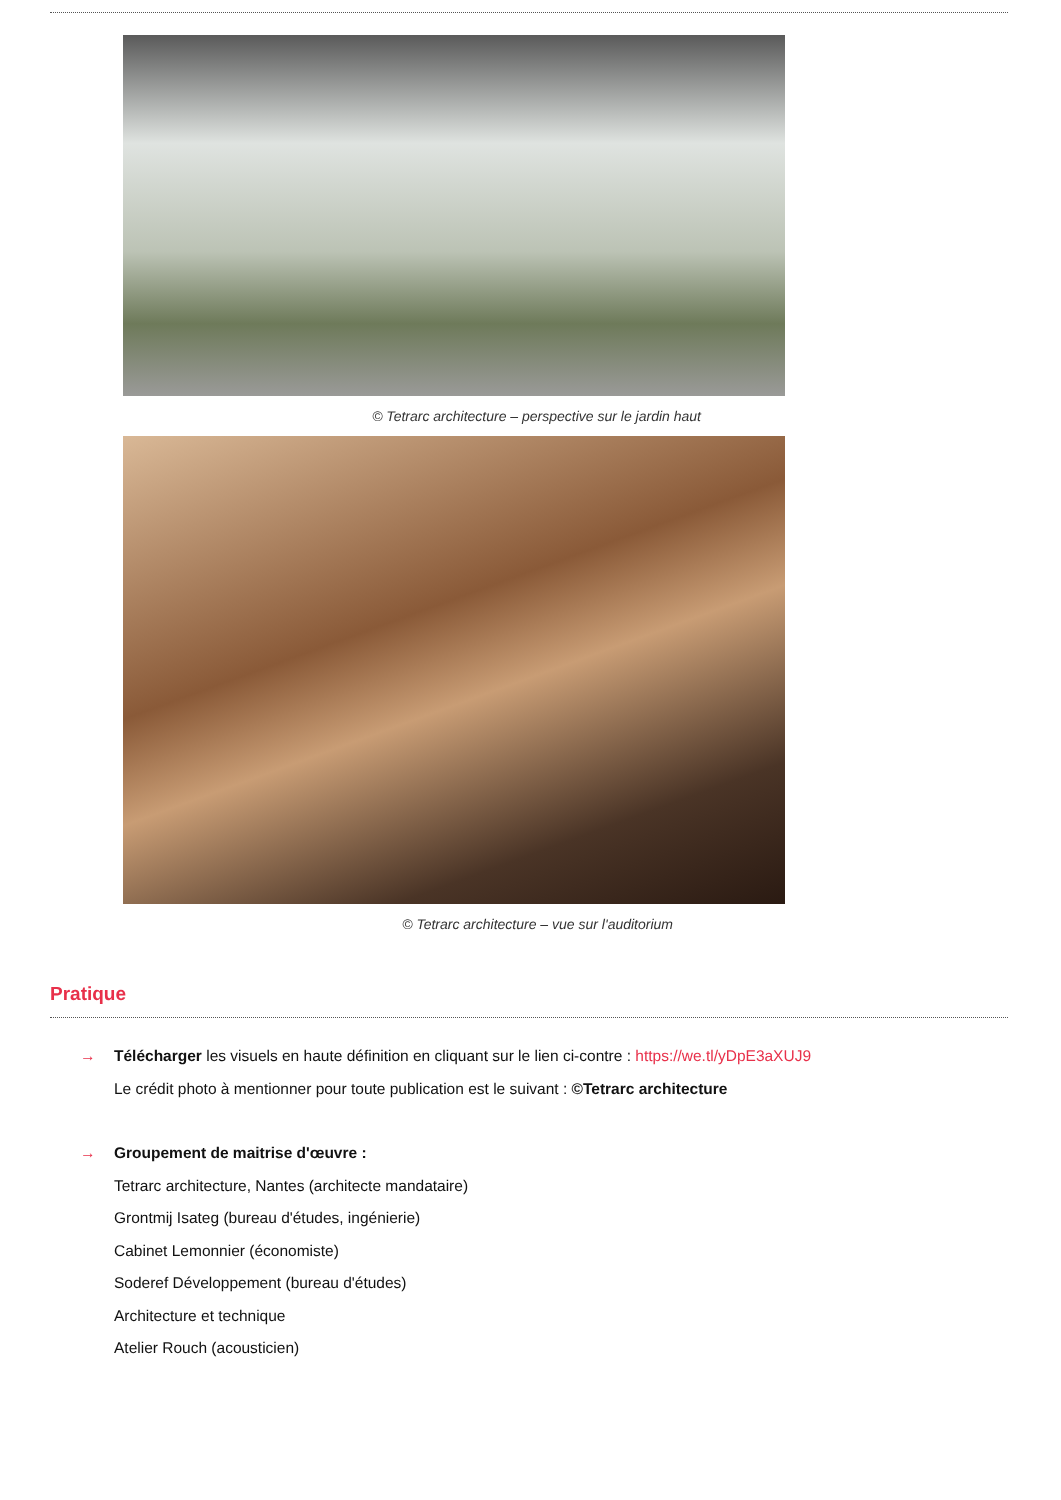© Tetrarc architecture – perspective sur le jardin haut
© Tetrarc architecture – vue sur l'auditorium
Pratique
→ Télécharger les visuels en haute définition en cliquant sur le lien ci-contre : https://we.tl/yDpE3aXUJ9
Le crédit photo à mentionner pour toute publication est le suivant : ©Tetrarc architecture
→ Groupement de maitrise d'œuvre :
Tetrarc architecture, Nantes (architecte mandataire)
Grontmij Isateg (bureau d'études, ingénierie)
Cabinet Lemonnier (économiste)
Soderef Développement (bureau d'études)
Architecture et technique
Atelier Rouch (acousticien)